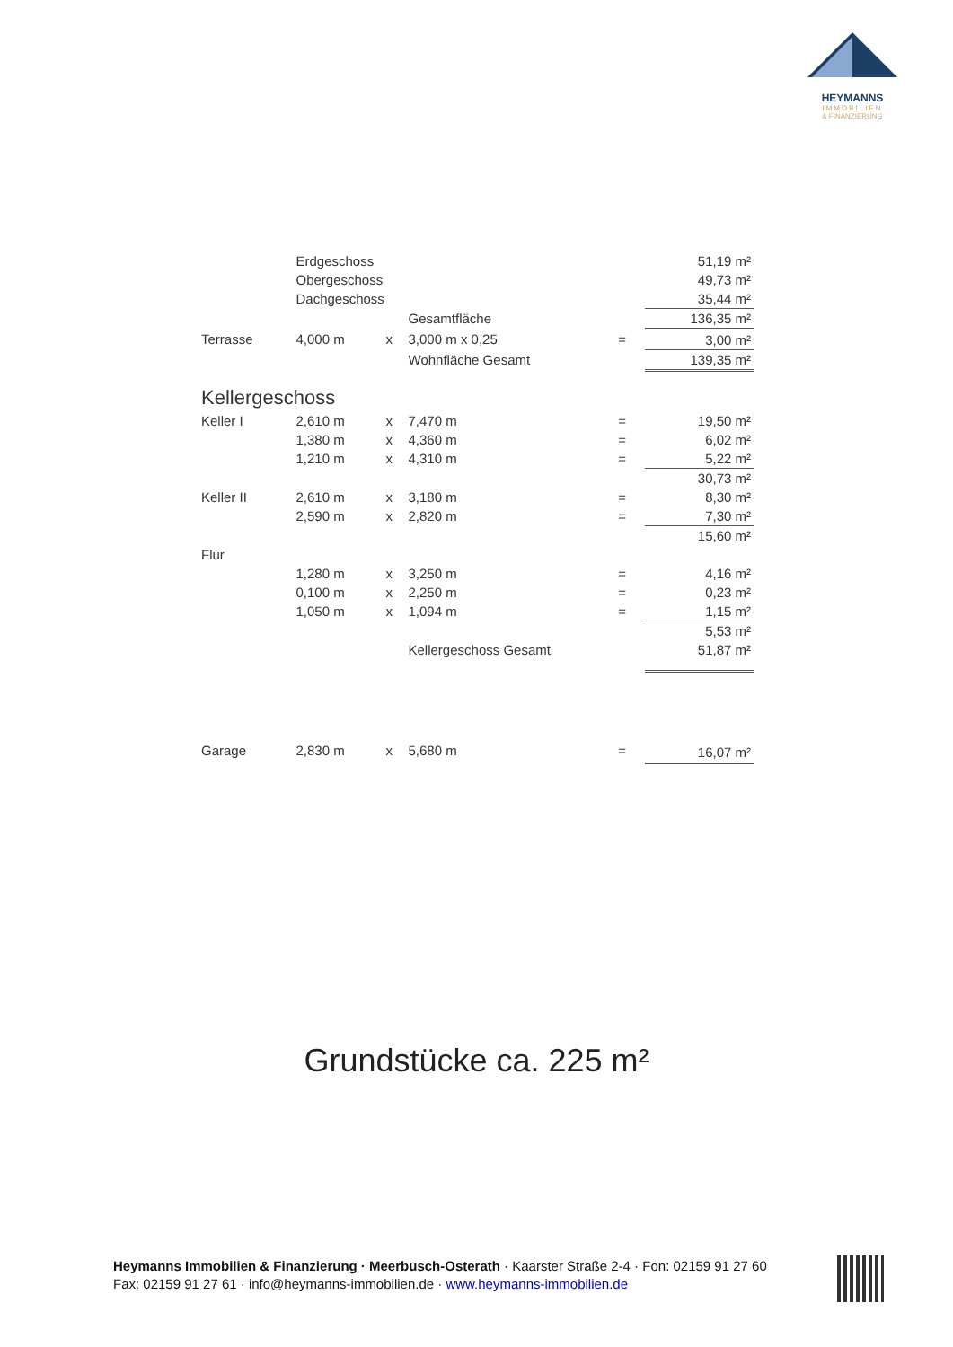HEYMANNS
IMMOBILIEN
& FINANZIERUNG
| | Erdgeschoss | | | | | 51,19 m² |
| | Obergeschoss | | | | | 49,73 m² |
| | Dachgeschoss | | | | | 35,44 m² |
| | | | Gesamtfläche | | | 136,35 m² |
| Terrasse | 4,000 m | x | 3,000 m x 0,25 | | = | 3,00 m² |
| | | | Wohnfläche Gesamt | | | 139,35 m² |
| Kellergeschoss | | | | | | |
| Keller I | 2,610 m | x | 7,470 m | | = | 19,50 m² |
| | 1,380 m | x | 4,360 m | | = | 6,02 m² |
| | 1,210 m | x | 4,310 m | | = | 5,22 m² |
| | | | | | | 30,73 m² |
| Keller II | 2,610 m | x | 3,180 m | | = | 8,30 m² |
| | 2,590 m | x | 2,820 m | | = | 7,30 m² |
| | | | | | | 15,60 m² |
| Flur | | | | | | |
| | 1,280 m | x | 3,250 m | | = | 4,16 m² |
| | 0,100 m | x | 2,250 m | | = | 0,23 m² |
| | 1,050 m | x | 1,094 m | | = | 1,15 m² |
| | | | | | | 5,53 m² |
| | | | Kellergeschoss Gesamt | | | 51,87 m² |
| Garage | 2,830 m | x | 5,680 m | | = | 16,07 m² |
Grundstücke ca. 225 m²
Heymanns Immobilien & Finanzierung · Meerbusch-Osterath · Kaarster Straße 2-4 · Fon: 02159 91 27 60
Fax: 02159 91 27 61 · info@heymanns-immobilien.de · www.heymanns-immobilien.de